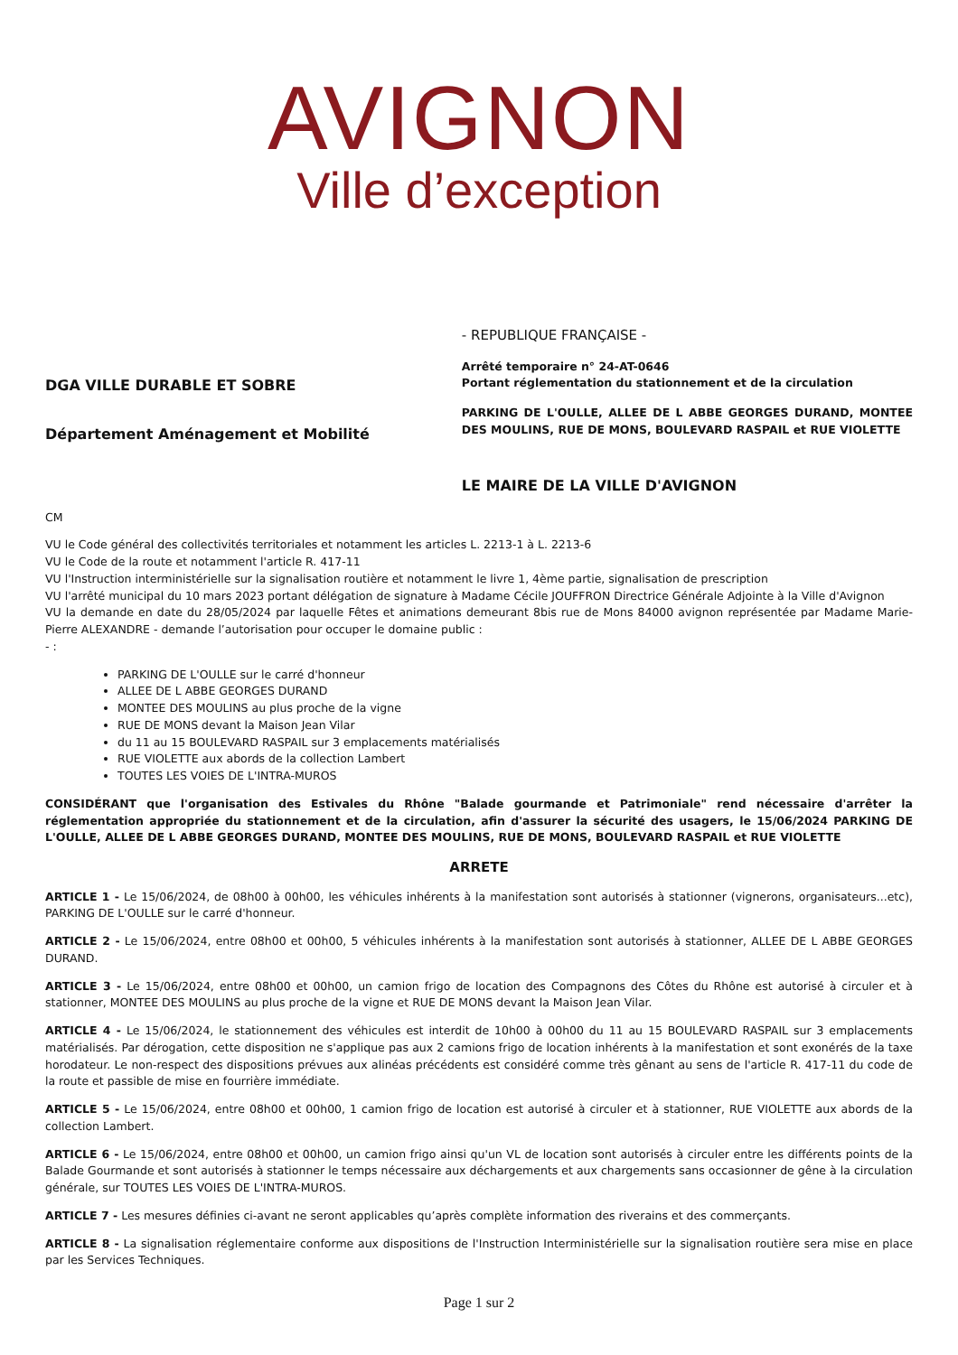AVIGNON
Ville d’exception
DGA VILLE DURABLE ET SOBRE
Département Aménagement et Mobilité
- REPUBLIQUE FRANÇAISE -
Arrêté temporaire n° 24-AT-0646
Portant réglementation du stationnement et de la circulation
PARKING DE L'OULLE, ALLEE DE L ABBE GEORGES DURAND, MONTEE DES MOULINS, RUE DE MONS, BOULEVARD RASPAIL et RUE VIOLETTE
LE MAIRE DE LA VILLE D'AVIGNON
CM
VU le Code général des collectivités territoriales et notamment les articles L. 2213-1 à L. 2213-6
VU le Code de la route et notamment l'article R. 417-11
VU l'Instruction interministérielle sur la signalisation routière et notamment le livre 1, 4ème partie, signalisation de prescription
VU l'arrêté municipal du 10 mars 2023 portant délégation de signature à Madame Cécile JOUFFRON Directrice Générale Adjointe à la Ville d'Avignon
VU la demande en date du 28/05/2024 par laquelle Fêtes et animations demeurant 8bis rue de Mons 84000 avignon représentée par Madame Marie-Pierre ALEXANDRE - demande l’autorisation pour occuper le domaine public :
- :
PARKING DE L'OULLE sur le carré d'honneur
ALLEE DE L ABBE GEORGES DURAND
MONTEE DES MOULINS au plus proche de la vigne
RUE DE MONS devant la Maison Jean Vilar
du 11 au 15 BOULEVARD RASPAIL sur 3 emplacements matérialisés
RUE VIOLETTE aux abords de la collection Lambert
TOUTES LES VOIES DE L'INTRA-MUROS
CONSIDÉRANT que l'organisation des Estivales du Rhône "Balade gourmande et Patrimoniale" rend nécessaire d'arrêter la réglementation appropriée du stationnement et de la circulation, afin d'assurer la sécurité des usagers, le 15/06/2024 PARKING DE L'OULLE, ALLEE DE L ABBE GEORGES DURAND, MONTEE DES MOULINS, RUE DE MONS, BOULEVARD RASPAIL et RUE VIOLETTE
ARRETE
ARTICLE 1 - Le 15/06/2024, de 08h00 à 00h00, les véhicules inhérents à la manifestation sont autorisés à stationner (vignerons, organisateurs...etc), PARKING DE L'OULLE sur le carré d'honneur.
ARTICLE 2 - Le 15/06/2024, entre 08h00 et 00h00, 5 véhicules inhérents à la manifestation sont autorisés à stationner, ALLEE DE L ABBE GEORGES DURAND.
ARTICLE 3 - Le 15/06/2024, entre 08h00 et 00h00, un camion frigo de location des Compagnons des Côtes du Rhône est autorisé à circuler et à stationner, MONTEE DES MOULINS au plus proche de la vigne et RUE DE MONS devant la Maison Jean Vilar.
ARTICLE 4 - Le 15/06/2024, le stationnement des véhicules est interdit de 10h00 à 00h00 du 11 au 15 BOULEVARD RASPAIL sur 3 emplacements matérialisés. Par dérogation, cette disposition ne s'applique pas aux 2 camions frigo de location inhérents à la manifestation et sont exonérés de la taxe horodateur. Le non-respect des dispositions prévues aux alinéas précédents est considéré comme très gênant au sens de l'article R. 417-11 du code de la route et passible de mise en fourrière immédiate.
ARTICLE 5 - Le 15/06/2024, entre 08h00 et 00h00, 1 camion frigo de location est autorisé à circuler et à stationner, RUE VIOLETTE aux abords de la collection Lambert.
ARTICLE 6 - Le 15/06/2024, entre 08h00 et 00h00, un camion frigo ainsi qu'un VL de location sont autorisés à circuler entre les différents points de la Balade Gourmande et sont autorisés à stationner le temps nécessaire aux déchargements et aux chargements sans occasionner de gêne à la circulation générale, sur TOUTES LES VOIES DE L'INTRA-MUROS.
ARTICLE 7 - Les mesures définies ci-avant ne seront applicables qu’après complète information des riverains et des commerçants.
ARTICLE 8 - La signalisation réglementaire conforme aux dispositions de l'Instruction Interministérielle sur la signalisation routière sera mise en place par les Services Techniques.
Page 1 sur 2